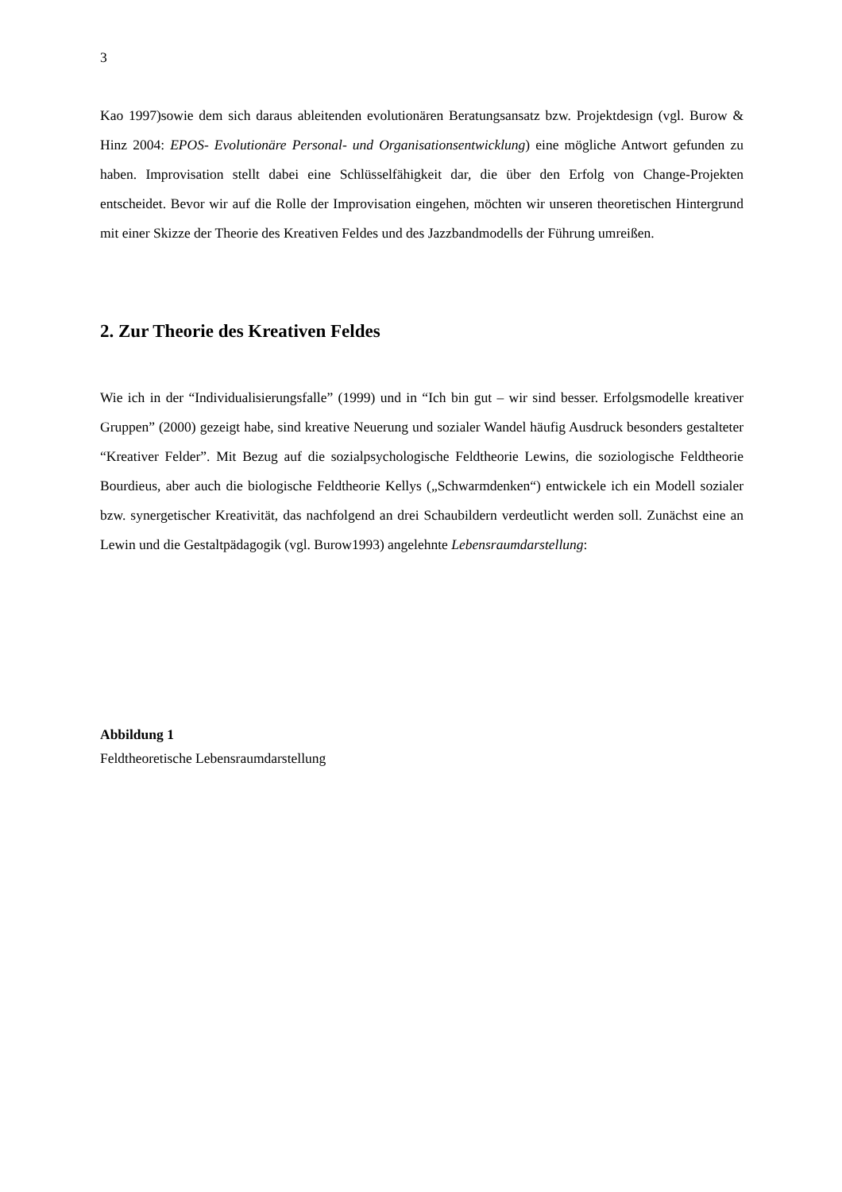3
Kao 1997)sowie dem sich daraus ableitenden evolutionären Beratungsansatz bzw. Projektdesign (vgl. Burow & Hinz 2004: EPOS- Evolutionäre Personal- und Organisationsentwicklung) eine mögliche Antwort gefunden zu haben. Improvisation stellt dabei eine Schlüsselfähigkeit dar, die über den Erfolg von Change-Projekten entscheidet. Bevor wir auf die Rolle der Improvisation eingehen, möchten wir unseren theoretischen Hintergrund mit einer Skizze der Theorie des Kreativen Feldes und des Jazzbandmodells der Führung umreißen.
2. Zur Theorie des Kreativen Feldes
Wie ich in der “Individualisierungsfalle” (1999) und in “Ich bin gut – wir sind besser. Erfolgsmodelle kreativer Gruppen” (2000) gezeigt habe, sind kreative Neuerung und sozialer Wandel häufig Ausdruck besonders gestalteter “Kreativer Felder”. Mit Bezug auf die sozialpsychologische Feldtheorie Lewins, die soziologische Feldtheorie Bourdieus, aber auch die biologische Feldtheorie Kellys („Schwarmdenken“) entwickele ich ein Modell sozialer bzw. synergetischer Kreativität, das nachfolgend an drei Schaubildern verdeutlicht werden soll. Zunächst eine an Lewin und die Gestaltpädagogik (vgl. Burow1993) angelehnte Lebensraumdarstellung:
Abbildung 1
Feldtheoretische Lebensraumdarstellung